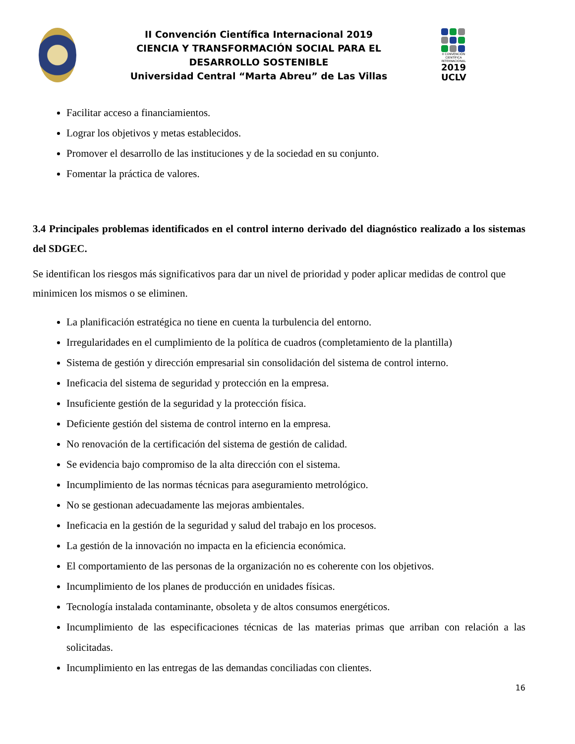II Convención Científica Internacional 2019
CIENCIA Y TRANSFORMACIÓN SOCIAL PARA EL
DESARROLLO SOSTENIBLE
Universidad Central “Marta Abreu” de Las Villas
II CONVENCIÓN CIENTÍFICA INTERNACIONAL
2019
UCLV
Facilitar acceso a financiamientos.
Lograr los objetivos y metas establecidos.
Promover el desarrollo de las instituciones y de la sociedad en su conjunto.
Fomentar la práctica de valores.
3.4 Principales problemas identificados en el control interno derivado del diagnóstico realizado a los sistemas del SDGEC.
Se identifican los riesgos más significativos para dar un nivel de prioridad y poder aplicar medidas de control que minimicen los mismos o se eliminen.
La planificación estratégica no tiene en cuenta la turbulencia del entorno.
Irregularidades en el cumplimiento de la política de cuadros (completamiento de la plantilla)
Sistema de gestión y dirección empresarial sin consolidación del sistema de control interno.
Ineficacia del sistema de seguridad y protección en la empresa.
Insuficiente gestión de la seguridad y la protección física.
Deficiente gestión del sistema de control interno en la empresa.
No renovación de la certificación del sistema de gestión de calidad.
Se evidencia bajo compromiso de la alta dirección con el sistema.
Incumplimiento de las normas técnicas para aseguramiento metrológico.
No se gestionan adecuadamente las mejoras ambientales.
Ineficacia en la gestión de la seguridad y salud del trabajo en los procesos.
La gestión de la innovación no impacta en la eficiencia económica.
El comportamiento de las personas de la organización no es coherente con los objetivos.
Incumplimiento de los planes de producción en unidades físicas.
Tecnología instalada contaminante, obsoleta y de altos consumos energéticos.
Incumplimiento de las especificaciones técnicas de las materias primas que arriban con relación a las solicitadas.
Incumplimiento en las entregas de las demandas conciliadas con clientes.
16